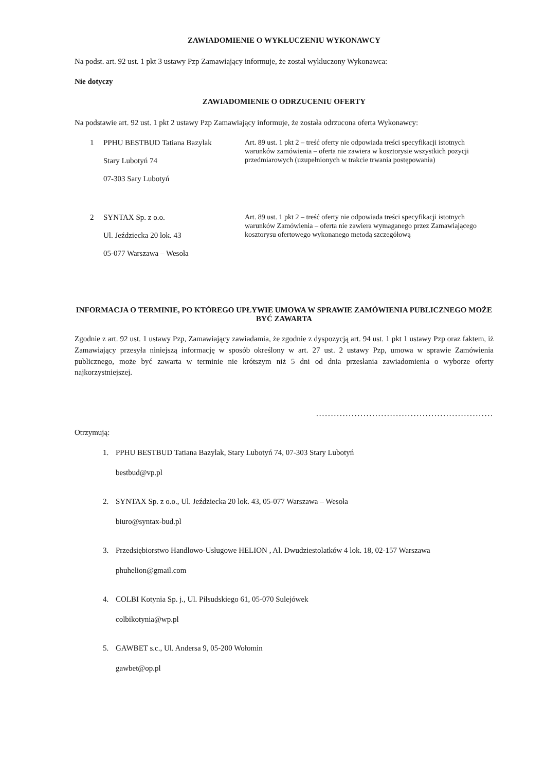ZAWIADOMIENIE O WYKLUCZENIU WYKONAWCY
Na podst. art. 92 ust. 1 pkt 3 ustawy Pzp Zamawiający informuje, że został wykluczony Wykonawca:
Nie dotyczy
ZAWIADOMIENIE O ODRZUCENIU OFERTY
Na podstawie art. 92 ust. 1 pkt 2 ustawy Pzp Zamawiający informuje, że została odrzucona oferta Wykonawcy:
| 1 | PPHU BESTBUD Tatiana Bazylak Stary Lubotyń 74 07-303 Sary Lubotyń | Art. 89 ust. 1 pkt 2 – treść oferty nie odpowiada treści specyfikacji istotnych warunków zamówienia – oferta nie zawiera w kosztorysie wszystkich pozycji przedmiarowych (uzupełnionych w trakcie trwania postępowania) |
| 2 | SYNTAX Sp. z o.o. Ul. Jeździecka 20 lok. 43 05-077 Warszawa – Wesoła | Art. 89 ust. 1 pkt 2 – treść oferty nie odpowiada treści specyfikacji istotnych warunków Zamówienia – oferta nie zawiera wymaganego przez Zamawiającego kosztorysu ofertowego wykonanego metodą szczegółową |
INFORMACJA O TERMINIE, PO KTÓREGO UPŁYWIE UMOWA W SPRAWIE ZAMÓWIENIA PUBLICZNEGO MOŻE BYĆ ZAWARTA
Zgodnie z art. 92 ust. 1 ustawy Pzp, Zamawiający zawiadamia, że zgodnie z dyspozycją art. 94 ust. 1 pkt 1 ustawy Pzp oraz faktem, iż Zamawiający przesyła niniejszą informację w sposób określony w art. 27 ust. 2 ustawy Pzp, umowa w sprawie Zamówienia publicznego, może być zawarta w terminie nie krótszym niż 5 dni od dnia przesłania zawiadomienia o wyborze oferty najkorzystniejszej.
............................................................
Otrzymują:
1. PPHU BESTBUD Tatiana Bazylak, Stary Lubotyń 74, 07-303 Stary Lubotyń
bestbud@vp.pl
2. SYNTAX Sp. z o.o., Ul. Jeździecka 20 lok. 43, 05-077 Warszawa – Wesoła
biuro@syntax-bud.pl
3. Przedsiębiorstwo Handlowo-Usługowe HELION , Al. Dwudziestolatków 4 lok. 18, 02-157 Warszawa
phuhelion@gmail.com
4. COLBI Kotynia Sp. j., Ul. Piłsudskiego 61, 05-070 Sulejówek
colbikotynia@wp.pl
5. GAWBET s.c., Ul. Andersa 9, 05-200 Wołomin
gawbet@op.pl